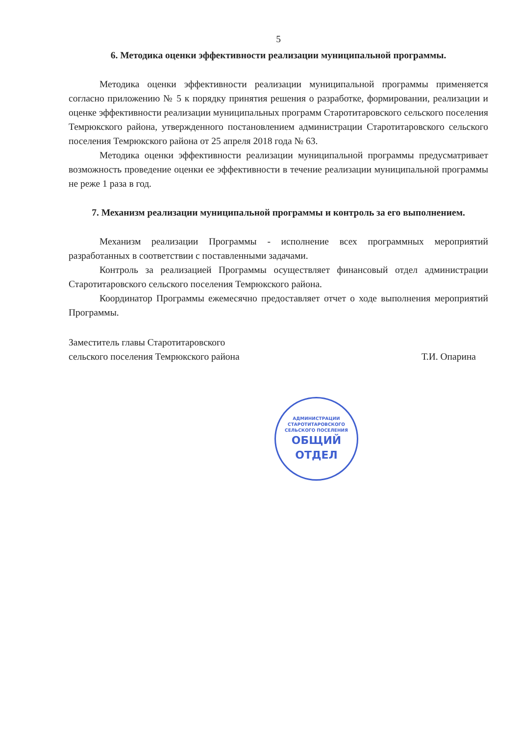5
6. Методика оценки эффективности реализации муниципальной программы.
Методика оценки эффективности реализации муниципальной программы применяется согласно приложению № 5 к порядку принятия решения о разработке, формировании, реализации и оценке эффективности реализации муниципальных программ Старотитаровского сельского поселения Темрюкского района, утвержденного постановлением администрации Старотитаровского сельского поселения Темрюкского района от 25 апреля 2018 года № 63.
Методика оценки эффективности реализации муниципальной программы предусматривает возможность проведение оценки ее эффективности в течение реализации муниципальной программы не реже 1 раза в год.
7. Механизм реализации муниципальной программы и контроль за его выполнением.
Механизм реализации Программы - исполнение всех программных мероприятий разработанных в соответствии с поставленными задачами.
Контроль за реализацией Программы осуществляет финансовый отдел администрации Старотитаровского сельского поселения Темрюкского района.
Координатор Программы ежемесячно предоставляет отчет о ходе выполнения мероприятий Программы.
Заместитель главы Старотитаровского
сельского поселения Темрюкского района
Т.И. Опарина
АДМИНИСТРАЦИИ СТАРОТИТАРОВСКОГО СЕЛЬСКОГО ПОСЕЛЕНИЯ
ОБЩИЙ
ОТДЕЛ